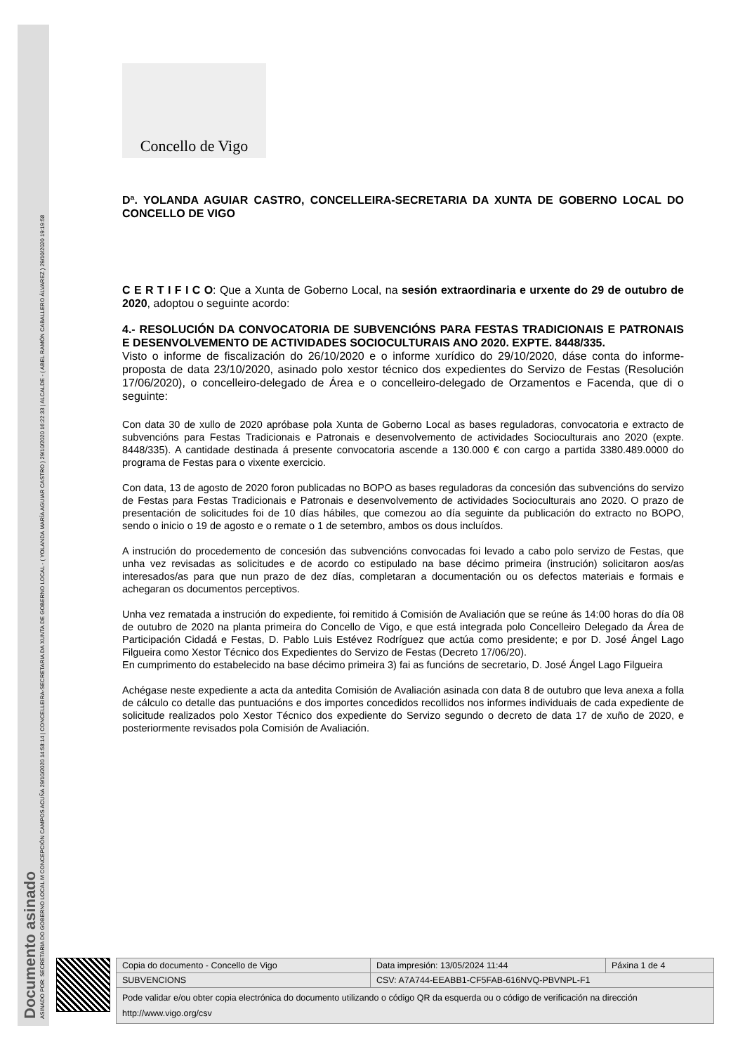Documento asinado
ASINADO POR: SECRETARIA DO GOBERNO LOCAL M CONCEPCIÓN CAMPOS ACUÑA 29/10/2020 14:58:14 | CONCELLEIRA-SECRETARIA DA XUNTA DE GOBERNO LOCAL - ( YOLANDA MARÍA AGUIAR CASTRO ) 29/10/2020 16:22:33 | ALCALDE - ( ABEL RAMÓN CABALLERO ÁLVAREZ ) 29/10/2020 19:19:58
Concello de Vigo
Dª. YOLANDA AGUIAR CASTRO, CONCELLEIRA-SECRETARIA DA XUNTA DE GOBERNO LOCAL DO CONCELLO DE VIGO
C E R T I F I C O: Que a Xunta de Goberno Local, na sesión extraordinaria e urxente do 29 de outubro de 2020, adoptou o seguinte acordo:
4.- RESOLUCIÓN DA CONVOCATORIA DE SUBVENCIÓNS PARA FESTAS TRADICIONAIS E PATRONAIS E DESENVOLVEMENTO DE ACTIVIDADES SOCIOCULTURAIS ANO 2020. EXPTE. 8448/335.
Visto o informe de fiscalización do 26/10/2020 e o informe xurídico do 29/10/2020, dáse conta do informe-proposta de data 23/10/2020, asinado polo xestor técnico dos expedientes do Servizo de Festas (Resolución 17/06/2020), o concelleiro-delegado de Área e o concelleiro-delegado de Orzamentos e Facenda, que di o seguinte:
Con data 30 de xullo de 2020 apróbase pola Xunta de Goberno Local as bases reguladoras, convocatoria e extracto de subvencións para Festas Tradicionais e Patronais e desenvolvemento de actividades Socioculturais ano 2020 (expte. 8448/335). A cantidade destinada á presente convocatoria ascende a 130.000 € con cargo a partida 3380.489.0000 do programa de Festas para o vixente exercicio.
Con data, 13 de agosto de 2020 foron publicadas no BOPO as bases reguladoras da concesión das subvencións do servizo de Festas para Festas Tradicionais e Patronais e desenvolvemento de actividades Socioculturais ano 2020. O prazo de presentación de solicitudes foi de 10 días hábiles, que comezou ao día seguinte da publicación do extracto no BOPO, sendo o inicio o 19 de agosto e o remate o 1 de setembro, ambos os dous incluídos.
A instrución do procedemento de concesión das subvencións convocadas foi levado a cabo polo servizo de Festas, que unha vez revisadas as solicitudes e de acordo co estipulado na base décimo primeira (instrución) solicitaron aos/as interesados/as para que nun prazo de dez días, completaran a documentación ou os defectos materiais e formais e achegaran os documentos perceptivos.
Unha vez rematada a instrución do expediente, foi remitido á Comisión de Avaliación que se reúne ás 14:00 horas do día 08 de outubro de 2020 na planta primeira do Concello de Vigo, e que está integrada polo Concelleiro Delegado da Área de Participación Cidadá e Festas, D. Pablo Luis Estévez Rodríguez que actúa como presidente; e por D. José Ángel Lago Filgueira como Xestor Técnico dos Expedientes do Servizo de Festas (Decreto 17/06/20).
En cumprimento do estabelecido na base décimo primeira 3) fai as funcións de secretario, D. José Ángel Lago Filgueira
Achégase neste expediente a acta da antedita Comisión de Avaliación asinada con data 8 de outubro que leva anexa a folla de cálculo co detalle das puntuacións e dos importes concedidos recollidos nos informes individuais de cada expediente de solicitude realizados polo Xestor Técnico dos expediente do Servizo segundo o decreto de data 17 de xuño de 2020, e posteriormente revisados pola Comisión de Avaliación.
| Copia do documento - Concello de Vigo | Data impresión: 13/05/2024 11:44 | Páxina 1 de 4 |
| SUBVENCIONS | CSV: A7A744-EEABB1-CF5FAB-616NVQ-PBVNPL-F1 | |
| Pode validar e/ou obter copia electrónica do documento utilizando o código QR da esquerda ou o código de verificación na dirección http://www.vigo.org/csv | | |